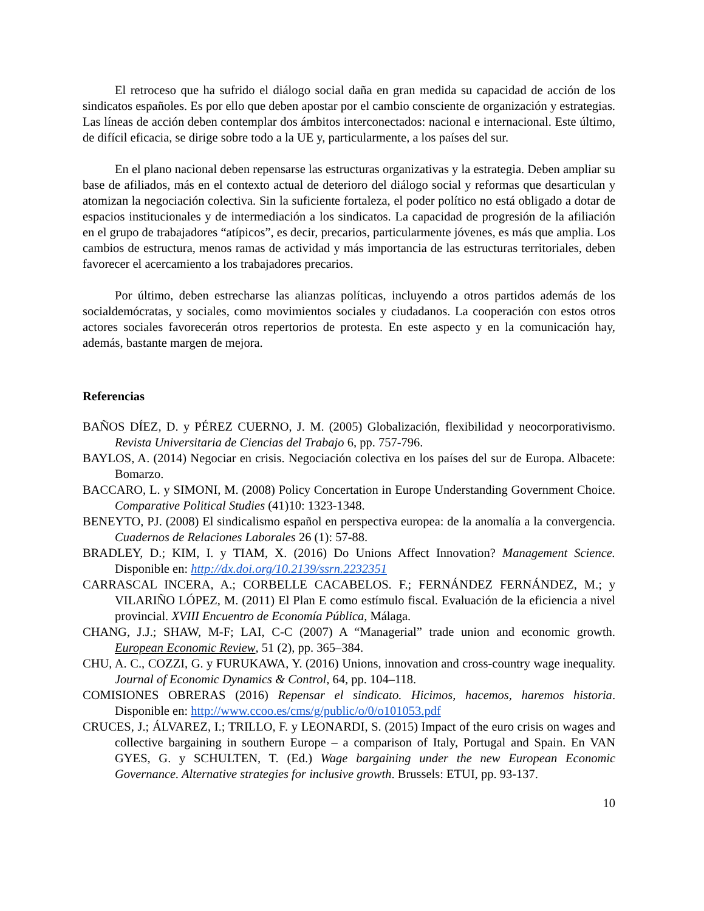El retroceso que ha sufrido el diálogo social daña en gran medida su capacidad de acción de los sindicatos españoles. Es por ello que deben apostar por el cambio consciente de organización y estrategias. Las líneas de acción deben contemplar dos ámbitos interconectados: nacional e internacional. Este último, de difícil eficacia, se dirige sobre todo a la UE y, particularmente, a los países del sur.
En el plano nacional deben repensarse las estructuras organizativas y la estrategia. Deben ampliar su base de afiliados, más en el contexto actual de deterioro del diálogo social y reformas que desarticulan y atomizan la negociación colectiva. Sin la suficiente fortaleza, el poder político no está obligado a dotar de espacios institucionales y de intermediación a los sindicatos. La capacidad de progresión de la afiliación en el grupo de trabajadores “atípicos”, es decir, precarios, particularmente jóvenes, es más que amplia. Los cambios de estructura, menos ramas de actividad y más importancia de las estructuras territoriales, deben favorecer el acercamiento a los trabajadores precarios.
Por último, deben estrecharse las alianzas políticas, incluyendo a otros partidos además de los socialdemócratas, y sociales, como movimientos sociales y ciudadanos. La cooperación con estos otros actores sociales favorecerán otros repertorios de protesta. En este aspecto y en la comunicación hay, además, bastante margen de mejora.
Referencias
BAÑOS DÍEZ, D. y PÉREZ CUERNO, J. M. (2005) Globalización, flexibilidad y neocorporativismo. Revista Universitaria de Ciencias del Trabajo 6, pp. 757-796.
BAYLOS, A. (2014) Negociar en crisis. Negociación colectiva en los países del sur de Europa. Albacete: Bomarzo.
BACCARO, L. y SIMONI, M. (2008) Policy Concertation in Europe Understanding Government Choice. Comparative Political Studies (41)10: 1323-1348.
BENEYTO, PJ. (2008) El sindicalismo español en perspectiva europea: de la anomalía a la convergencia. Cuadernos de Relaciones Laborales 26 (1): 57-88.
BRADLEY, D.; KIM, I. y TIAM, X. (2016) Do Unions Affect Innovation? Management Science. Disponible en: http://dx.doi.org/10.2139/ssrn.2232351
CARRASCAL INCERA, A.; CORBELLE CACABELOS. F.; FERNÁNDEZ FERNÁNDEZ, M.; y VILARIÑO LÓPEZ, M. (2011) El Plan E como estímulo fiscal. Evaluación de la eficiencia a nivel provincial. XVIII Encuentro de Economía Pública, Málaga.
CHANG, J.J.; SHAW, M-F; LAI, C-C (2007) A “Managerial” trade union and economic growth. European Economic Review, 51 (2), pp. 365–384.
CHU, A. C., COZZI, G. y FURUKAWA, Y. (2016) Unions, innovation and cross-country wage inequality. Journal of Economic Dynamics & Control, 64, pp. 104–118.
COMISIONES OBRERAS (2016) Repensar el sindicato. Hicimos, hacemos, haremos historia. Disponible en: http://www.ccoo.es/cms/g/public/o/0/o101053.pdf
CRUCES, J.; ÁLVAREZ, I.; TRILLO, F. y LEONARDI, S. (2015) Impact of the euro crisis on wages and collective bargaining in southern Europe – a comparison of Italy, Portugal and Spain. En VAN GYES, G. y SCHULTEN, T. (Ed.) Wage bargaining under the new European Economic Governance. Alternative strategies for inclusive growth. Brussels: ETUI, pp. 93-137.
10